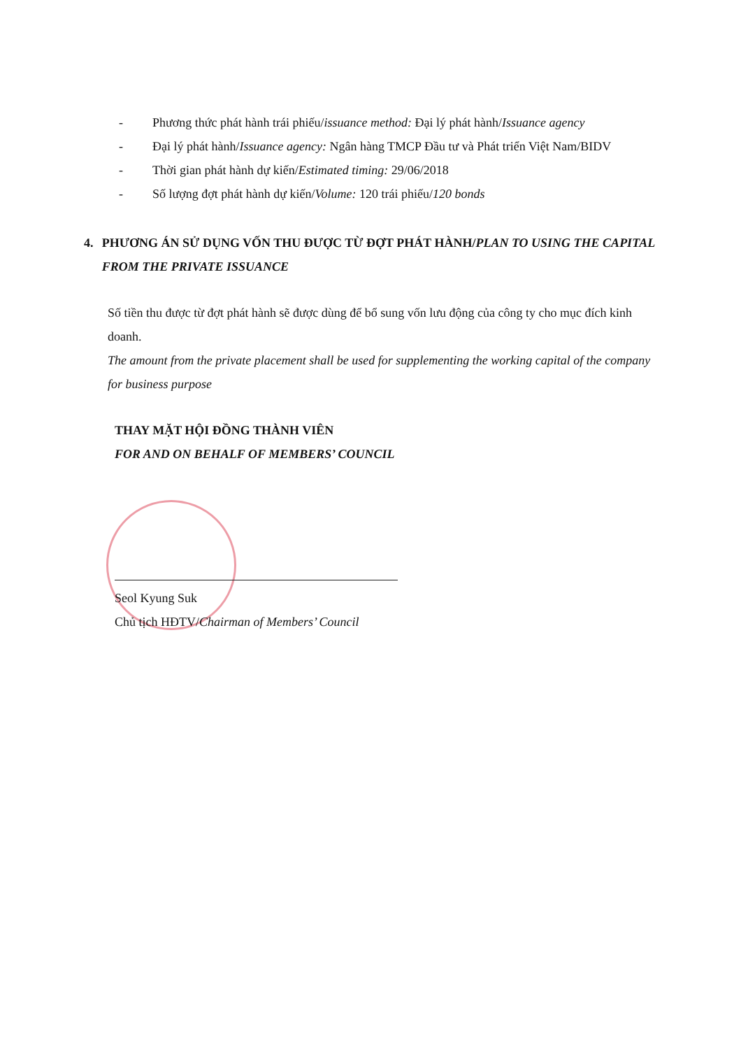- Phương thức phát hành trái phiếu/issuance method: Đại lý phát hành/Issuance agency
- Đại lý phát hành/Issuance agency: Ngân hàng TMCP Đầu tư và Phát triển Việt Nam/BIDV
- Thời gian phát hành dự kiến/Estimated timing: 29/06/2018
- Số lượng đợt phát hành dự kiến/Volume: 120 trái phiếu/120 bonds
4. PHƯƠNG ÁN SỬ DỤNG VỐN THU ĐƯỢC TỪ ĐỢT PHÁT HÀNH/PLAN TO USING THE CAPITAL FROM THE PRIVATE ISSUANCE
Số tiền thu được từ đợt phát hành sẽ được dùng để bổ sung vốn lưu động của công ty cho mục đích kinh doanh.
The amount from the private placement shall be used for supplementing the working capital of the company for business purpose
THAY MẶT HỘI ĐỒNG THÀNH VIÊN
FOR AND ON BEHALF OF MEMBERS’ COUNCIL
Seol Kyung Suk
Chủ tịch HĐTV/Chairman of Members’ Council